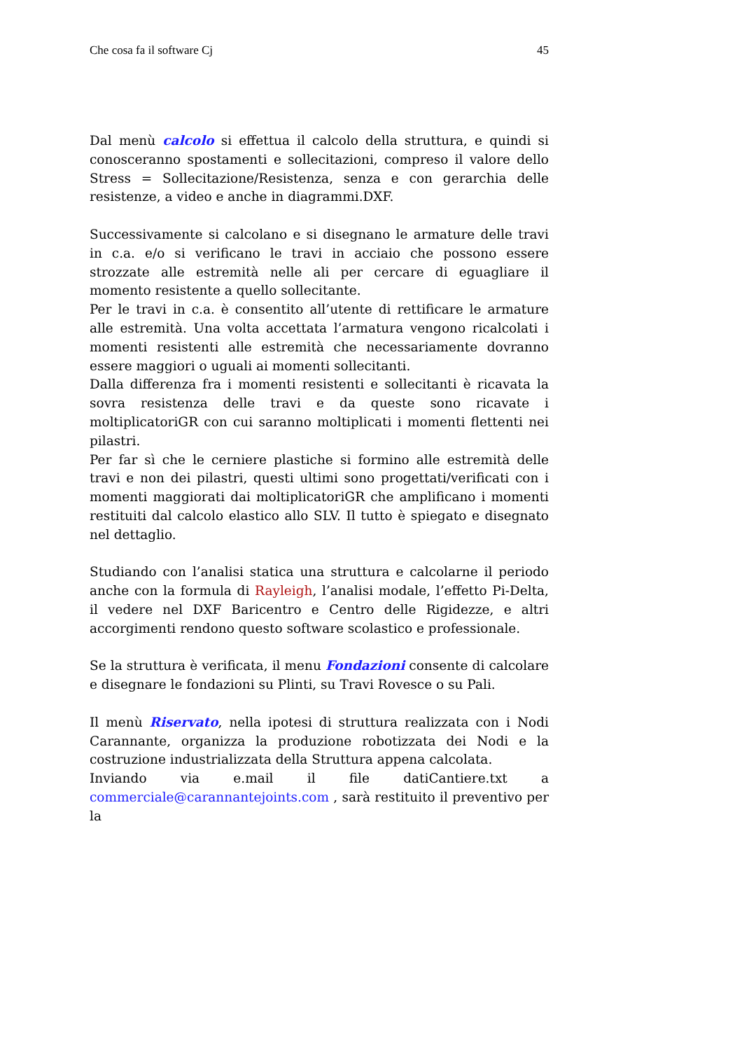Che cosa fa il software Cj 45
Dal menù calcolo si effettua il calcolo della struttura, e quindi si conosceranno spostamenti e sollecitazioni, compreso il valore dello Stress = Sollecitazione/Resistenza, senza e con gerarchia delle resistenze, a video e anche in diagrammi.DXF.
Successivamente si calcolano e si disegnano le armature delle travi in c.a. e/o si verificano le travi in acciaio che possono essere strozzate alle estremità nelle ali per cercare di eguagliare il momento resistente a quello sollecitante.
Per le travi in c.a. è consentito all’utente di rettificare le armature alle estremità. Una volta accettata l’armatura vengono ricalcolati i momenti resistenti alle estremità che necessariamente dovranno essere maggiori o uguali ai momenti sollecitanti.
Dalla differenza fra i momenti resistenti e sollecitanti è ricavata la sovra resistenza delle travi e da queste sono ricavate i moltiplicatoriGR con cui saranno moltiplicati i momenti flettenti nei pilastri.
Per far sì che le cerniere plastiche si formino alle estremità delle travi e non dei pilastri, questi ultimi sono progettati/verificati con i momenti maggiorati dai moltiplicatoriGR che amplificano i momenti restituiti dal calcolo elastico allo SLV. Il tutto è spiegato e disegnato nel dettaglio.
Studiando con l’analisi statica una struttura e calcolarne il periodo anche con la formula di Rayleigh, l’analisi modale, l’effetto Pi-Delta, il vedere nel DXF Baricentro e Centro delle Rigidezze, e altri accorgimenti rendono questo software scolastico e professionale.
Se la struttura è verificata, il menu Fondazioni consente di calcolare e disegnare le fondazioni su Plinti, su Travi Rovesce o su Pali.
Il menù Riservato, nella ipotesi di struttura realizzata con i Nodi Carannante, organizza la produzione robotizzata dei Nodi e la costruzione industrializzata della Struttura appena calcolata.
Inviando via e.mail il file datiCantiere.txt a commerciale@carannantejoints.com , sarà restituito il preventivo per la